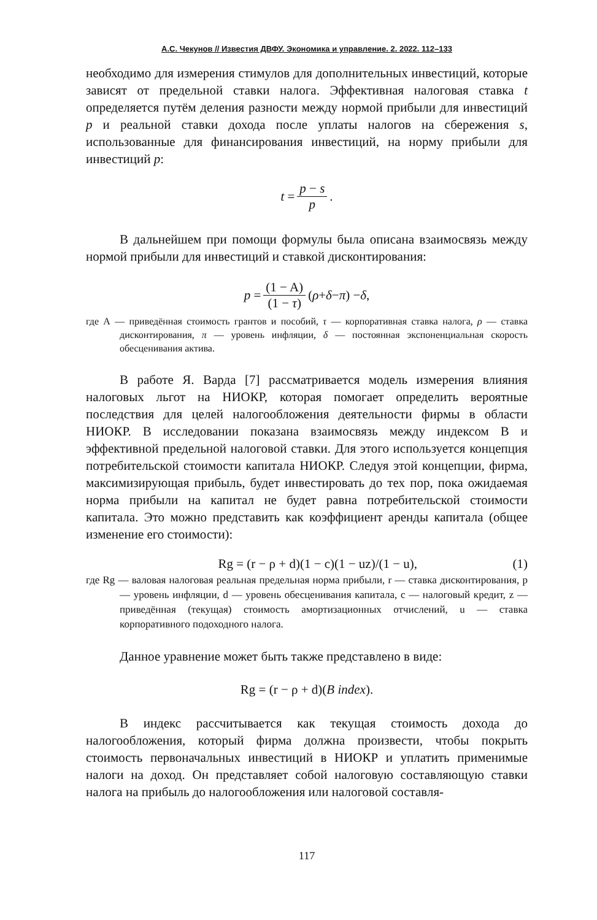А.С. Чекунов // Известия ДВФУ. Экономика и управление. 2. 2022. 112–133
необходимо для измерения стимулов для дополнительных инвестиций, которые зависят от предельной ставки налога. Эффективная налоговая ставка t определяется путём деления разности между нормой прибыли для инвестиций p и реальной ставки дохода после уплаты налогов на сбережения s, использованные для финансирования инвестиций, на норму прибыли для инвестиций p:
t = p − s p.
В дальнейшем при помощи формулы была описана взаимосвязь между нормой прибыли для инвестиций и ставкой дисконтирования:
p = (1 − A) (1 − τ) (ρ + δ − π) − δ,
где А — приведённая стоимость грантов и пособий, τ — корпоративная ставка налога, ρ — ставка дисконтирования, π — уровень инфляции, δ — постоянная экспоненциальная скорость обесценивания актива.
В работе Я. Варда [7] рассматривается модель измерения влияния налоговых льгот на НИОКР, которая помогает определить вероятные последствия для целей налогообложения деятельности фирмы в области НИОКР. В исследовании показана взаимосвязь между индексом B и эффективной предельной налоговой ставки. Для этого используется концепция потребительской стоимости капитала НИОКР. Следуя этой концепции, фирма, максимизирующая прибыль, будет инвестировать до тех пор, пока ожидаемая норма прибыли на капитал не будет равна потребительской стоимости капитала. Это можно представить как коэффициент аренды капитала (общее изменение его стоимости):
Rg = (r − ρ + d)(1 − c)(1 − uz)/(1 − u), (1)
где Rg — валовая налоговая реальная предельная норма прибыли, r — ставка дисконтирования, p — уровень инфляции, d — уровень обесценивания капитала, c — налоговый кредит, z — приведённая (текущая) стоимость амортизационных отчислений, u — ставка корпоративного подоходного налога.
Данное уравнение может быть также представлено в виде:
Rg = (r − ρ + d)(B index).
B индекс рассчитывается как текущая стоимость дохода до налогообложения, который фирма должна произвести, чтобы покрыть стоимость первоначальных инвестиций в НИОКР и уплатить применимые налоги на доход. Он представляет собой налоговую составляющую ставки налога на прибыль до налогообложения или налоговой составля-
117